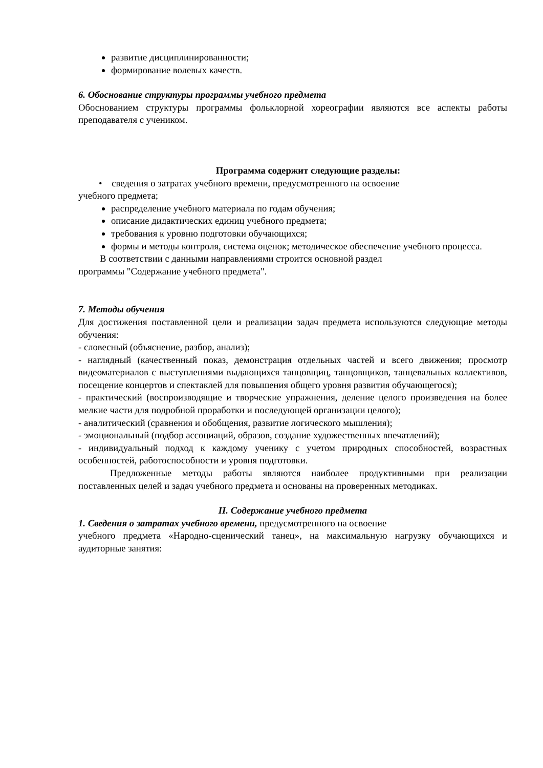развитие дисциплинированности;
формирование волевых качеств.
6. Обоснование структуры программы учебного предмета
Обоснованием структуры программы фольклорной хореографии являются все аспекты работы преподавателя с учеником.
Программа содержит следующие разделы:
• сведения о затратах учебного времени, предусмотренного на освоение
учебного предмета;
распределение учебного материала по годам обучения;
описание дидактических единиц учебного предмета;
требования к уровню подготовки обучающихся;
формы и методы контроля, система оценок; методическое обеспечение учебного процесса.
В соответствии с данными направлениями строится основной раздел
программы "Содержание учебного предмета".
7. Методы обучения
Для достижения поставленной цели и реализации задач предмета используются следующие методы обучения:
- словесный (объяснение, разбор, анализ);
- наглядный (качественный показ, демонстрация отдельных частей и всего движения; просмотр видеоматериалов с выступлениями выдающихся танцовщиц, танцовщиков, танцевальных коллективов, посещение концертов и спектаклей для повышения общего уровня развития обучающегося);
- практический (воспроизводящие и творческие упражнения, деление целого произведения на более мелкие части для подробной проработки и последующей организации целого);
- аналитический (сравнения и обобщения, развитие логического мышления);
- эмоциональный (подбор ассоциаций, образов, создание художественных впечатлений);
- индивидуальный подход к каждому ученику с учетом природных способностей, возрастных особенностей, работоспособности и уровня подготовки.
Предложенные методы работы являются наиболее продуктивными при реализации поставленных целей и задач учебного предмета и основаны на проверенных методиках.
II. Содержание учебного предмета
1. Сведения о затратах учебного времени, предусмотренного на освоение
учебного предмета «Народно-сценический танец», на максимальную нагрузку обучающихся и аудиторные занятия: